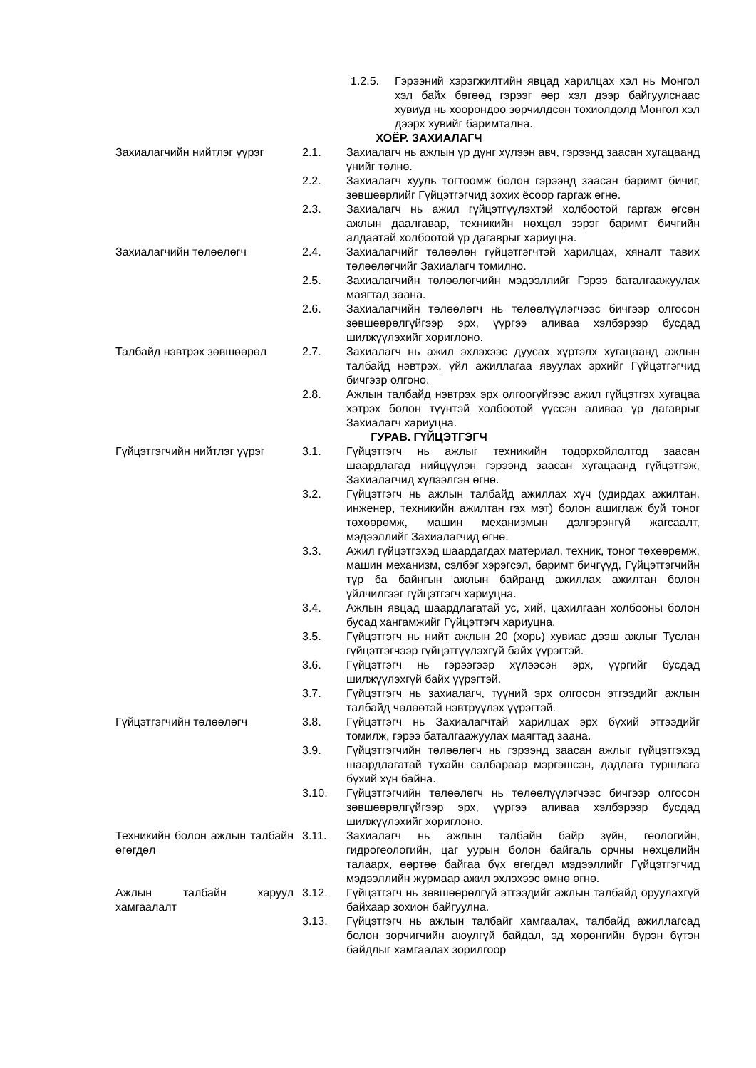1.2.5. Гэрээний хэрэгжилтийн явцад харилцах хэл нь Монгол хэл байх бөгөөд гэрээг өөр хэл дээр байгуулснаас хувиуд нь хоорондоо зөрчилдсөн тохиолдолд Монгол хэл дээрх хувийг баримтална.
ХОЁР. ЗАХИАЛАГЧ
Захиалагчийн нийтлэг үүрэг 2.1. Захиалагч нь ажлын үр дүнг хүлээн авч, гэрээнд заасан хугацаанд үнийг төлнө.
2.2. Захиалагч хууль тогтоомж болон гэрээнд заасан баримт бичиг, зөвшөөрлийг Гүйцэтгэгчид зохих ёсоор гаргаж өгнө.
2.3. Захиалагч нь ажил гүйцэтгүүлэхтэй холбоотой гаргаж өгсөн ажлын даалгавар, техникийн нөхцөл зэрэг баримт бичгийн алдаатай холбоотой үр дагаврыг хариуцна.
Захиалагчийн төлөөлөгч 2.4. Захиалагчийг төлөөлөн гүйцэтгэгчтэй харилцах, хяналт тавих төлөөлөгчийг Захиалагч томилно.
2.5. Захиалагчийн төлөөлөгчийн мэдээллийг Гэрээ баталгаажуулах маягтад заана.
2.6. Захиалагчийн төлөөлөгч нь төлөөлүүлэгчээс бичгээр олгосон зөвшөөрөлгүйгээр эрх, үүргээ аливаа хэлбэрээр бусдад шилжүүлэхийг хориглоно.
Талбайд нэвтрэх зөвшөөрөл 2.7. Захиалагч нь ажил эхлэхээс дуусах хүртэлх хугацаанд ажлын талбайд нэвтрэх, үйл ажиллагаа явуулах эрхийг Гүйцэтгэгчид бичгээр олгоно.
2.8. Ажлын талбайд нэвтрэх эрх олгоогүйгээс ажил гүйцэтгэх хугацаа хэтрэх болон түүнтэй холбоотой үүссэн аливаа үр дагаврыг Захиалагч хариуцна.
ГУРАВ. ГҮЙЦЭТГЭГЧ
Гүйцэтгэгчийн нийтлэг үүрэг
3.1. Гүйцэтгэгч нь ажлыг техникийн тодорхойлолтод заасан шаардлагад нийцүүлэн гэрээнд заасан хугацаанд гүйцэтгэж, Захиалагчид хүлээлгэн өгнө.
3.2. Гүйцэтгэгч нь ажлын талбайд ажиллах хүч (удирдах ажилтан, инженер, техникийн ажилтан гэх мэт) болон ашиглаж буй тоног төхөөрөмж, машин механизмын дэлгэрэнгүй жагсаалт, мэдээллийг Захиалагчид өгнө.
3.3. Ажил гүйцэтгэхэд шаардагдах материал, техник, тоног төхөөрөмж, машин механизм, сэлбэг хэрэгсэл, баримт бичгүүд, Гүйцэтгэгчийн түр ба байнгын ажлын байранд ажиллах ажилтан болон үйлчилгээг гүйцэтгэгч хариуцна.
3.4. Ажлын явцад шаардлагатай ус, хий, цахилгаан холбооны болон бусад хангамжийг Гүйцэтгэгч хариуцна.
3.5. Гүйцэтгэгч нь нийт ажлын 20 (хорь) хувиас дээш ажлыг Туслан гүйцэтгэгчээр гүйцэтгүүлэхгүй байх үүрэгтэй.
3.6. Гүйцэтгэгч нь гэрээгээр хүлээсэн эрх, үүргийг бусдад шилжүүлэхгүй байх үүрэгтэй.
3.7. Гүйцэтгэгч нь захиалагч, түүний эрх олгосон этгээдийг ажлын талбайд чөлөөтэй нэвтрүүлэх үүрэгтэй.
Гүйцэтгэгчийн төлөөлөгч 3.8. Гүйцэтгэгч нь Захиалагчтай харилцах эрх бүхий этгээдийг томилж, гэрээ баталгаажуулах маягтад заана.
3.9. Гүйцэтгэгчийн төлөөлөгч нь гэрээнд заасан ажлыг гүйцэтгэхэд шаардлагатай тухайн салбараар мэргэшсэн, дадлага туршлага бүхий хүн байна.
3.10. Гүйцэтгэгчийн төлөөлөгч нь төлөөлүүлэгчээс бичгээр олгосон зөвшөөрөлгүйгээр эрх, үүргээ аливаа хэлбэрээр бусдад шилжүүлэхийг хориглоно.
Техникийн болон ажлын талбайн өгөгдөл
3.11. Захиалагч нь ажлын талбайн байр зүйн, геологийн, гидрогеологийн, цаг уурын болон байгаль орчны нөхцөлийн талаарх, өөртөө байгаа бүх өгөгдөл мэдээллийг Гүйцэтгэгчид мэдээллийн журмаар ажил эхлэхээс өмнө өгнө.
Ажлын талбайн харуул хамгаалалт
3.12. Гүйцэтгэгч нь зөвшөөрөлгүй этгээдийг ажлын талбайд оруулахгүй байхаар зохион байгуулна.
3.13. Гүйцэтгэгч нь ажлын талбайг хамгаалах, талбайд ажиллагсад болон зорчигчийн аюулгүй байдал, эд хөрөнгийн бүрэн бүтэн байдлыг хамгаалах зорилгоор